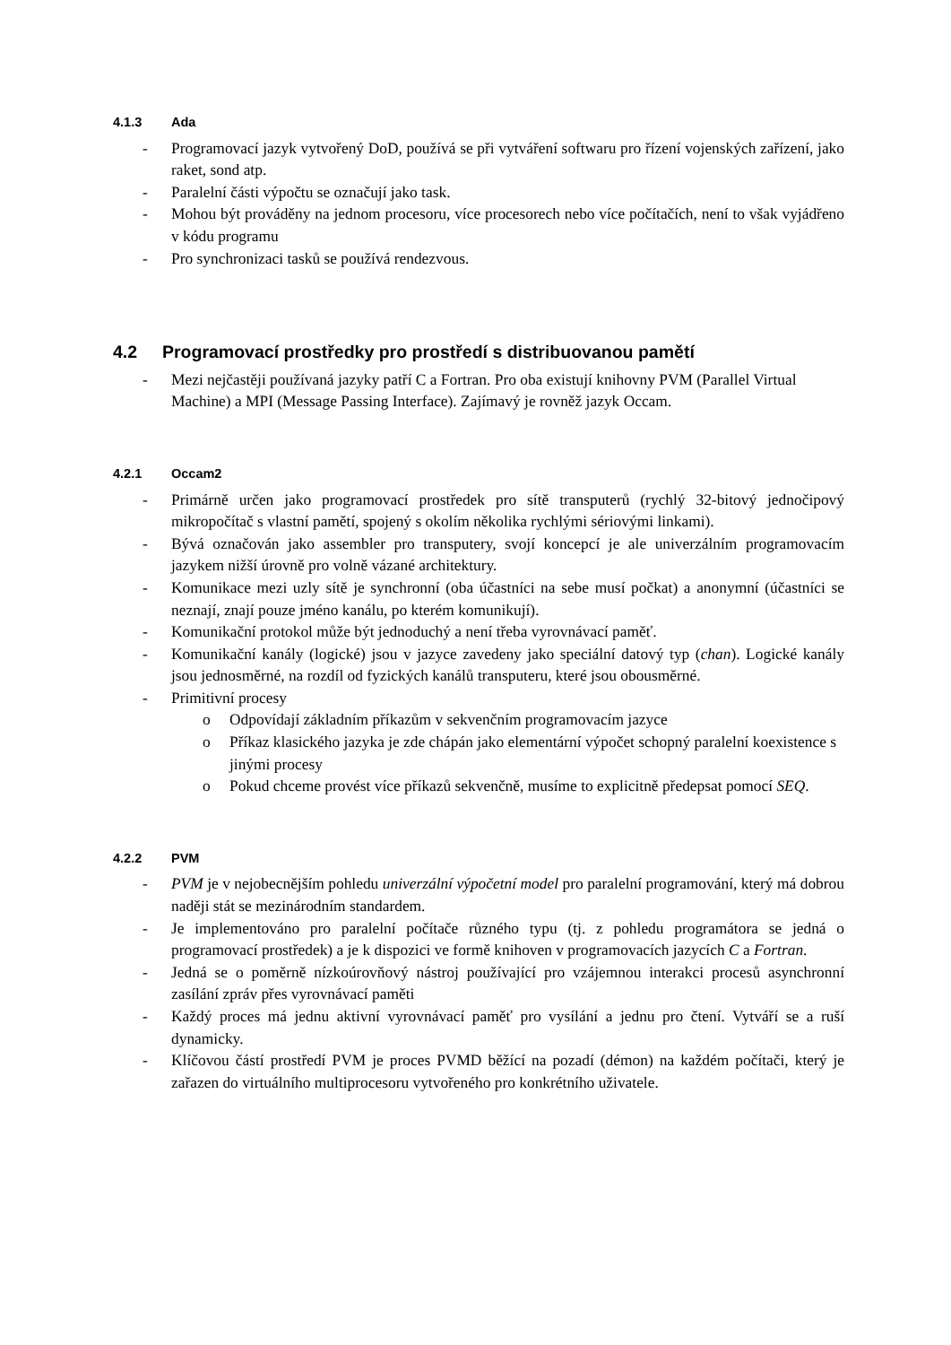4.1.3 Ada
- Programovací jazyk vytvořený DoD, používá se při vytváření softwaru pro řízení vojenských zařízení, jako raket, sond atp.
- Paralelní části výpočtu se označují jako task.
- Mohou být prováděny na jednom procesoru, více procesorech nebo více počítačích, není to však vyjádřeno v kódu programu
- Pro synchronizaci tasků se používá rendezvous.
4.2 Programovací prostředky pro prostředí s distribuovanou pamětí
- Mezi nejčastěji používaná jazyky patří C a Fortran. Pro oba existují knihovny PVM (Parallel Virtual Machine) a MPI (Message Passing Interface). Zajímavý je rovněž jazyk Occam.
4.2.1 Occam2
- Primárně určen jako programovací prostředek pro sítě transputerů (rychlý 32-bitový jednočipový mikropočítač s vlastní pamětí, spojený s okolím několika rychlými sériovými linkami).
- Bývá označován jako assembler pro transputery, svojí koncepcí je ale univerzálním programovacím jazykem nižší úrovně pro volně vázané architektury.
- Komunikace mezi uzly sítě je synchronní (oba účastníci na sebe musí počkat) a anonymní (účastníci se neznají, znají pouze jméno kanálu, po kterém komunikují).
- Komunikační protokol může být jednoduchý a není třeba vyrovnávací paměť.
- Komunikační kanály (logické) jsou v jazyce zavedeny jako speciální datový typ (chan). Logické kanály jsou jednosměrné, na rozdíl od fyzických kanálů transputeru, které jsou obousměrné.
- Primitivní procesy
o Odpovídají základním příkazům v sekvenčním programovacím jazyce
o Příkaz klasického jazyka je zde chápán jako elementární výpočet schopný paralelní koexistence s jinými procesy
o Pokud chceme provést více příkazů sekvenčně, musíme to explicitně předepsat pomocí SEQ.
4.2.2 PVM
- PVM je v nejobecnějším pohledu univerzální výpočetní model pro paralelní programování, který má dobrou naději stát se mezinárodním standardem.
- Je implementováno pro paralelní počítače různého typu (tj. z pohledu programátora se jedná o programovací prostředek) a je k dispozici ve formě knihoven v programovacích jazycích C a Fortran.
- Jedná se o poměrně nízkoúrovňový nástroj používající pro vzájemnou interakci procesů asynchronní zasílání zpráv přes vyrovnávací paměti
- Každý proces má jednu aktivní vyrovnávací paměť pro vysílání a jednu pro čtení. Vytváří se a ruší dynamicky.
- Klíčovou částí prostředí PVM je proces PVMD běžící na pozadí (démon) na každém počítači, který je zařazen do virtuálního multiprocesoru vytvořeného pro konkrétního uživatele.